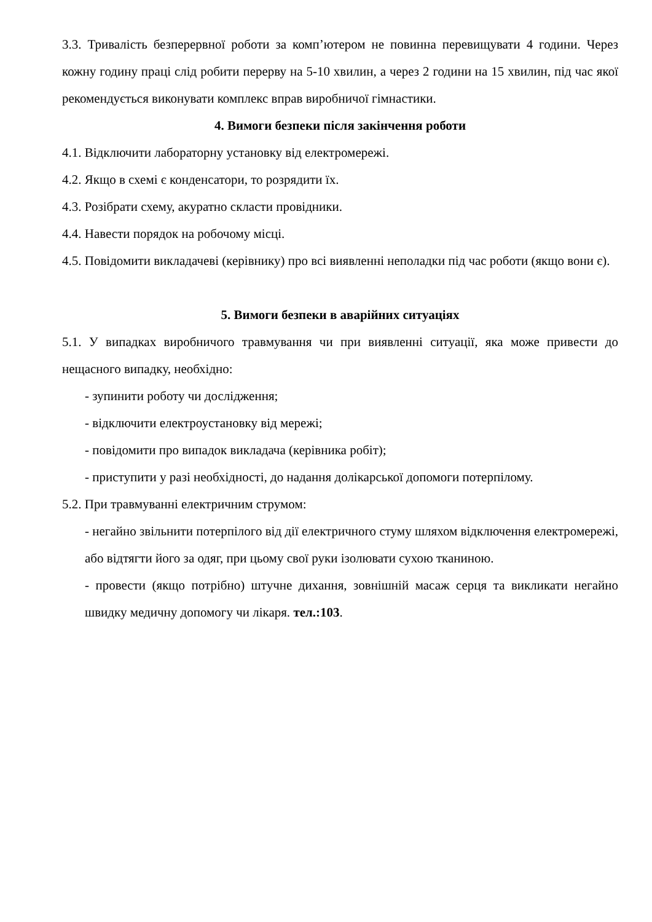3.3. Тривалість безперервної роботи за комп’ютером не повинна перевищувати 4 години. Через кожну годину праці слід робити перерву на 5-10 хвилин, а через 2 години на 15 хвилин, під час якої рекомендується виконувати комплекс вправ виробничої гімнастики.
4. Вимоги безпеки після закінчення роботи
4.1. Відключити лабораторну установку від електромережі.
4.2. Якщо в схемі є конденсатори, то розрядити їх.
4.3. Розібрати схему, акуратно скласти провідники.
4.4. Навести порядок на робочому місці.
4.5. Повідомити викладачеві (керівнику) про всі виявленні неполадки під час роботи (якщо вони є).
5. Вимоги безпеки в аварійних ситуаціях
5.1. У випадках виробничого травмування чи при виявленні ситуації, яка може привести до нещасного випадку, необхідно:
- зупинити роботу чи дослідження;
- відключити електроустановку від мережі;
- повідомити про випадок викладача (керівника робіт);
- приступити у разі необхідності, до надання долікарської допомоги потерпілому.
5.2. При травмуванні електричним струмом:
- негайно звільнити потерпілого від дії електричного стуму шляхом відключення електромережі, або відтягти його за одяг, при цьому свої руки ізолювати сухою тканиною.
- провести (якщо потрібно) штучне дихання, зовнішній масаж серця та викликати негайно швидку медичну допомогу чи лікаря. тел.:103.